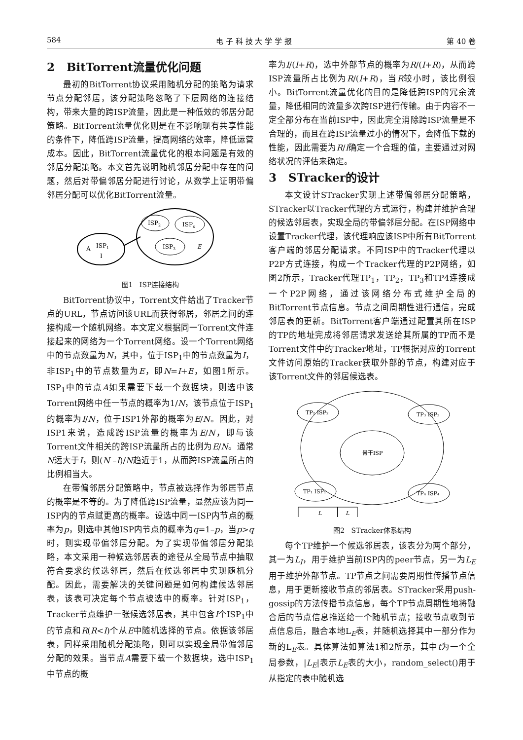584 电 子 科 技 大 学 学 报 第 40 卷
2 BitTorrent流量优化问题
最初的BitTorrent协议采用随机分配的策略为请求节点分配邻居，该分配策略忽略了下层网络的连接结构，带来大量的跨ISP流量，因此是一种低效的邻居分配策略。BitTorrent流量优化则是在不影响现有共享性能的条件下，降低跨ISP流量，提高网络的效率，降低运营成本。因此，BitTorrent流量优化的根本问题是有效的邻居分配策略。本文首先说明随机邻居分配中存在的问题，然后对带偏邻居分配进行讨论，从数学上证明带偏邻居分配可以优化BitTorrent流量。
A
ISP1
I
ISP2
ISPx
ISP3
E
图1 ISP连接结构
BitTorrent协议中，Torrent文件给出了Tracker节点的URL，节点访问该URL而获得邻居，邻居之间的连接构成一个随机网络。本文定义根据同一Torrent文件连接起来的网络为一个Torrent网络。设一个Torrent网络中的节点数量为N，其中，位于ISP<sub>1</sub>中的节点数量为I，非ISP<sub>1</sub>中的节点数量为E，即N=I+E，如图1所示。ISP<sub>1</sub>中的节点A如果需要下载一个数据块，则选中该Torrent网络中任一节点的概率为1/N，该节点位于ISP<sub>1</sub>的概率为I/N，位于ISP1外部的概率为E/N。因此，对ISP1来说，造成跨ISP流量的概率为E/N，即与该Torrent文件相关的跨ISP流量所占的比例为E/N。通常N远大于I，则(N –I)/N趋近于1，从而跨ISP流量所占的比例相当大。
在带偏邻居分配策略中，节点被选择作为邻居节点的概率是不等的。为了降低跨ISP流量，显然应该为同一ISP内的节点赋更高的概率。设选中同一ISP内节点的概率为p，则选中其他ISP内节点的概率为q=1–p，当p>q时，则实现带偏邻居分配。为了实现带偏邻居分配策略，本文采用一种候选邻居表的途径从全局节点中抽取符合要求的候选邻居，然后在候选邻居中实现随机分配。因此，需要解决的关键问题是如何构建候选邻居表，该表可决定每个节点被选中的概率。针对ISP<sub>1</sub>，Tracker节点维护一张候选邻居表，其中包含I个ISP<sub>1</sub>中的节点和R(R<I)个从E中随机选择的节点。依据该邻居表，同样采用随机分配策略，则可以实现全局带偏邻居分配的效果。当节点A需要下载一个数据块，选中ISP<sub>1</sub>中节点的概
率为I/(I+R)，选中外部节点的概率为R/(I+R)，从而跨ISP流量所占比例为R/(I+R)，当R较小时，该比例很小。BitTorrent流量优化的目的是降低跨ISP的冗余流量，降低相同的流量多次跨ISP进行传输。由于内容不一定全部分布在当前ISP中，因此完全消除跨ISP流量是不合理的，而且在跨ISP流量过小的情况下，会降低下载的性能，因此需要为R/I确定一个合理的值，主要通过对网络状况的评估来确定。
3 STracker的设计
本文设计STracker实现上述带偏邻居分配策略，STracker以Tracker代理的方式运行，构建并维护合理的候选邻居表，实现全局的带偏邻居分配。在ISP网络中设置Tracker代理，该代理响应该ISP中所有BitTorrent客户端的邻居分配请求。不同ISP中的Tracker代理以P2P方式连接，构成一个Tracker代理的P2P网络，如图2所示，Tracker代理TP<sub>1</sub>，TP<sub>2</sub>，TP<sub>3</sub>和TP4连接成一个P2P网络，通过该网络分布式维护全局的BitTorrent节点信息。节点之间周期性进行通信，完成邻居表的更新。BitTorrent客户端通过配置其所在ISP的TP的地址完成将邻居请求发送给其所属的TP而不是Torrent文件中的Tracker地址，TP根据对应的Torrent文件访问原始的Tracker获取外部的节点，构建对应于该Torrent文件的邻居候选表。
TP₂ ISP₂
TP₃ ISP₃
骨干ISP
TP₁ ISP₁
TP₄ ISP₄
L
L
图2 STracker体系结构
每个TP维护一个候选邻居表，该表分为两个部分，其一为L<sub>I</sub>，用于维护当前ISP内的peer节点，另一为L<sub>E</sub>用于维护外部节点。TP节点之间需要周期性传播节点信息，用于更新接收节点的邻居表。STracker采用push-gossip的方法传播节点信息，每个TP节点周期性地将融合后的节点信息推送给一个随机节点；接收节点收到节点信息后，融合本地L<sub>E</sub>表，并随机选择其中一部分作为新的L<sub>E</sub>表。具体算法如算法1和2所示，其中t为一个全局参数，|L<sub>E</sub>|表示L<sub>E</sub>表的大小，random_select()用于从指定的表中随机选